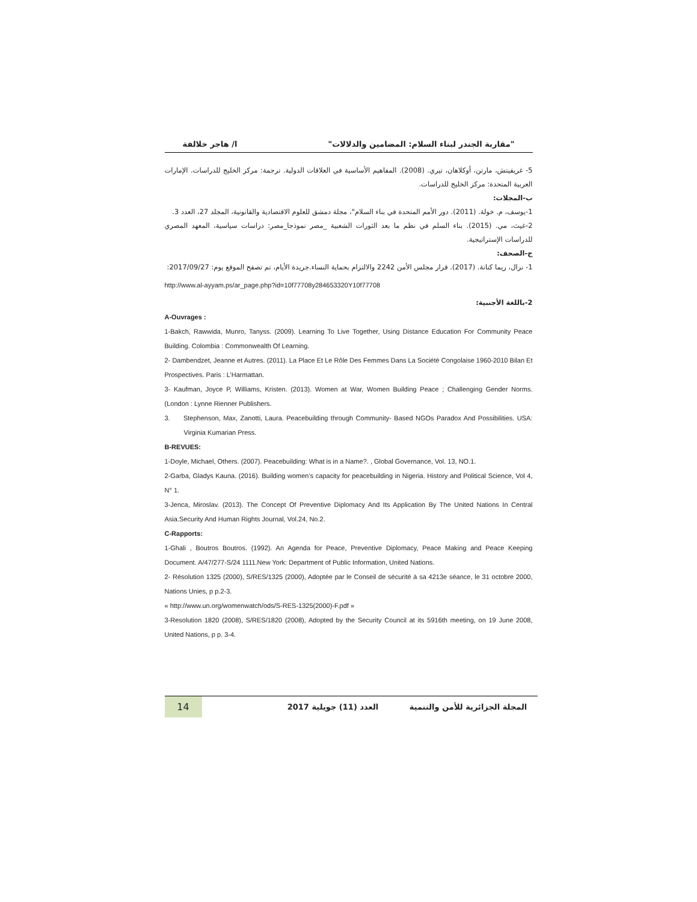"مقاربة الجندر لبناء السلام: المضامين والدلالات" ا/ هاجر خلالفة
5- غريفيتش، مارتن، أوكلاهان، تيري. (2008). المفاهيم الأساسية في العلاقات الدولية. ترجمة: مركز الخليج للدراسات. الإمارات العربية المتحدة: مركز الخليج للدراسات.
ب-المجلات:
1-يوسف، م. خولة. (2011). دور الأمم المتحدة في بناء السلام"، مجلة دمشق للعلوم الاقتصادية والقانونية، المجلد 27، العدد 3.
2-غيث، مي. (2015). بناء السلم في نظم ما بعد الثورات الشعبية _مصر نموذجا_مصر: دراسات سياسية، المعهد المصري للدراسات الإستراتيجية.
ج-الصحف:
1- نزال، ريما كنانة. (2017). قرار مجلس الأمن 2242 والالتزام بحماية النساء.جريدة الأيام، تم تصفح الموقع يوم: 2017/09/27:
http://www.al-ayyam.ps/ar_page.php?id=10f77708y284653320Y10f77708
2-باللغة الأجنبية:
A-Ouvrages :
1-Bakch, Rawwida, Munro, Tanyss. (2009). Learning To Live Together, Using Distance Education For Community Peace Building. Colombia : Commonwealth Of Learning.
2- Dambendzet, Jeanne et Autres. (2011). La Place Et Le Rôle Des Femmes Dans La Société Congolaise 1960-2010 Bilan Et Prospectives. Paris : L’Harmattan.
3- Kaufman, Joyce P, Williams, Kristen. (2013). Women at War, Women Building Peace ; Challenging Gender Norms. (London : Lynne Rienner Publishers.
3. Stephenson, Max, Zanotti, Laura. Peacebuilding through Community- Based NGOs Paradox And Possibilities. USA: Virginia Kumarian Press.
B-REVUES:
1-Doyle, Michael, Others. (2007). Peacebuilding: What is in a Name?. , Global Governance, Vol. 13, NO.1.
2-Garba, Gladys Kauna. (2016). Building women’s capacity for peacebuilding in Nigeria. History and Political Science, Vol 4, N° 1.
3-Jenca, Miroslav. (2013). The Concept Of Preventive Diplomacy And Its Application By The United Nations In Central Asia.Security And Human Rights Journal, Vol.24, No.2.
C-Rapports:
1-Ghali , Boutros Boutros. (1992). An Agenda for Peace, Preventive Diplomacy, Peace Making and Peace Keeping Document. A/47/277-S/24 1111.New York: Department of Public Information, United Nations.
2- Résolution 1325 (2000), S/RES/1325 (2000), Adoptée par le Conseil de sécurité à sa 4213e séance, le 31 octobre 2000, Nations Unies, p p.2-3.
« http://www.un.org/womenwatch/ods/S-RES-1325(2000)-F.pdf »
3-Resolution 1820 (2008), S/RES/1820 (2008), Adopted by the Security Council at its 5916th meeting, on 19 June 2008, United Nations, p p. 3-4.
المجلة الجزائرية للأمن والتنمية
العدد (11) جويلية 2017
14